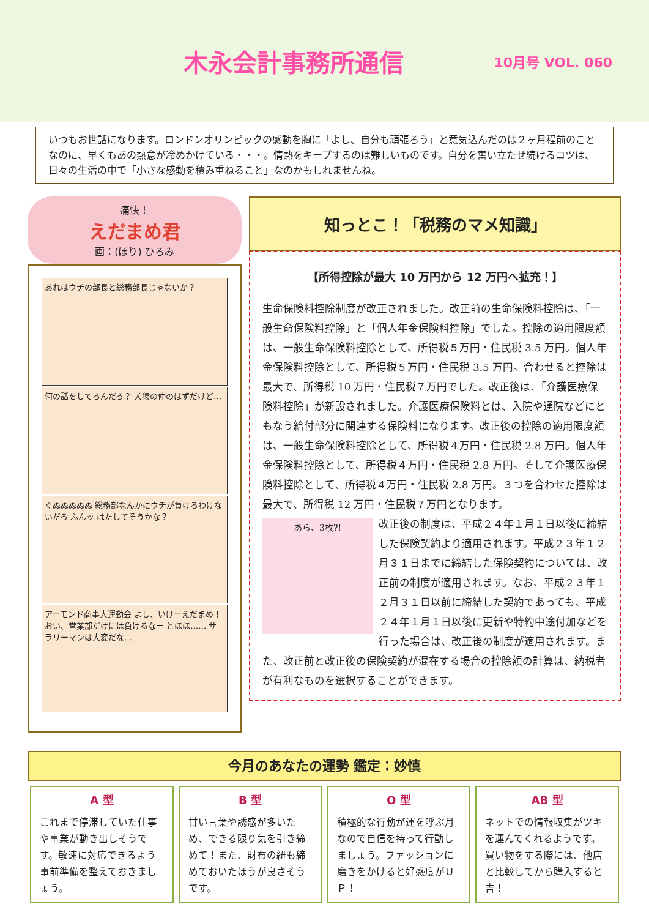木永会計事務所通信
10月号 VOL. 060
いつもお世話になります。ロンドンオリンピックの感動を胸に「よし、自分も頑張ろう」と意気込んだのは２ヶ月程前のことなのに、早くもあの熱意が冷めかけている・・・。情熱をキープするのは難しいものです。自分を奮い立たせ続けるコツは、日々の生活の中で「小さな感動を積み重ねること」なのかもしれませんね。
痛快！
えだまめ君
画：(ほり) ひろみ
あれはウチの部長と総務部長じゃないか？
何の話をしてるんだろ？ 犬猿の仲のはずだけど…
ぐぬぬぬぬぬ 総務部なんかにウチが負けるわけないだろ ふんッ はたしてそうかな？
アーモンド商事大運動会 よし、いけーえだまめ！ おい、営業部だけには負けるなー とほほ…… サラリーマンは大変だな…
知っとこ！「税務のマメ知識」
【所得控除が最大 10 万円から 12 万円へ拡充！】
生命保険料控除制度が改正されました。改正前の生命保険料控除は、「一般生命保険料控除」と「個人年金保険料控除」でした。控除の適用限度額は、一般生命保険料控除として、所得税５万円・住民税 3.5 万円。個人年金保険料控除として、所得税５万円・住民税 3.5 万円。合わせると控除は最大で、所得税 10 万円・住民税７万円でした。改正後は、「介護医療保険料控除」が新設されました。介護医療保険料とは、入院や通院などにともなう給付部分に関連する保険料になります。改正後の控除の適用限度額は、一般生命保険料控除として、所得税４万円・住民税 2.8 万円。個人年金保険料控除として、所得税４万円・住民税 2.8 万円。そして介護医療保険料控除として、所得税４万円・住民税 2.8 万円。３つを合わせた控除は最大で、所得税 12 万円・住民税７万円となります。
あら、3枚?!
改正後の制度は、平成２４年１月１日以後に締結した保険契約より適用されます。平成２３年１２月３１日までに締結した保険契約については、改正前の制度が適用されます。なお、平成２３年１２月３１日以前に締結した契約であっても、平成２４年１月１日以後に更新や特約中途付加などを行った場合は、改正後の制度が適用されます。また、改正前と改正後の保険契約が混在する場合の控除額の計算は、納税者が有利なものを選択することができます。
今月のあなたの運勢 鑑定：妙慎
A 型
これまで停滞していた仕事や事業が動き出しそうです。敏速に対応できるよう事前準備を整えておきましょう。
B 型
甘い言葉や誘惑が多いため、できる限り気を引き締めて！また、財布の紐も締めておいたほうが良さそうです。
O 型
積極的な行動が運を呼ぶ月なので自信を持って行動しましょう。ファッションに磨きをかけると好感度がＵＰ！
AB 型
ネットでの情報収集がツキを運んでくれるようです。買い物をする際には、他店と比較してから購入すると吉！